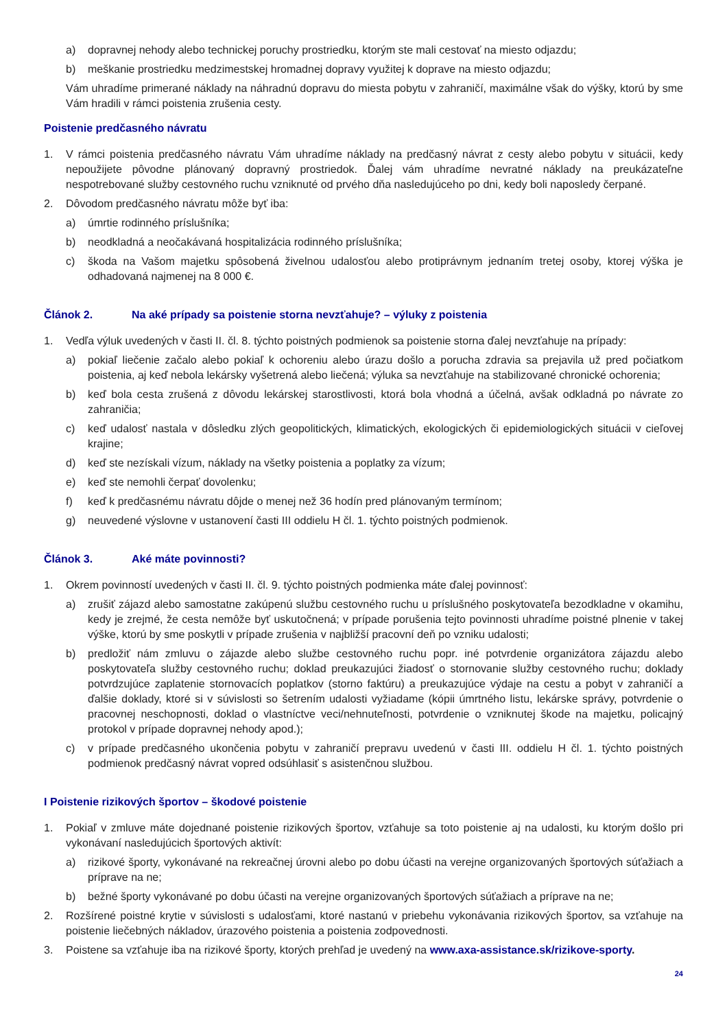a) dopravnej nehody alebo technickej poruchy prostriedku, ktorým ste mali cestovať na miesto odjazdu;
b) meškanie prostriedku medzimestskej hromadnej dopravy využitej k doprave na miesto odjazdu;
Vám uhradíme primerané náklady na náhradnú dopravu do miesta pobytu v zahraničí, maximálne však do výšky, ktorú by sme Vám hradili v rámci poistenia zrušenia cesty.
Poistenie predčasného návratu
1. V rámci poistenia predčasného návratu Vám uhradíme náklady na predčasný návrat z cesty alebo pobytu v situácii, kedy nepoužijete pôvodne plánovaný dopravný prostriedok. Ďalej vám uhradíme nevratné náklady na preukázateľne nespotrebované služby cestovného ruchu vzniknuté od prvého dňa nasledujúceho po dni, kedy boli naposledy čerpané.
2. Dôvodom predčasného návratu môže byť iba:
a) úmrtie rodinného príslušníka;
b) neodkladná a neočakávaná hospitalizácia rodinného príslušníka;
c) škoda na Vašom majetku spôsobená živelnou udalosťou alebo protiprávnym jednaním tretej osoby, ktorej výška je odhadovaná najmenej na 8 000 €.
Článok 2. Na aké prípady sa poistenie storna nevzťahuje? – výluky z poistenia
1. Vedľa výluk uvedených v časti II. čl. 8. týchto poistných podmienok sa poistenie storna ďalej nevzťahuje na prípady:
a) pokiaľ liečenie začalo alebo pokiaľ k ochoreniu alebo úrazu došlo a porucha zdravia sa prejavila už pred počiatkom poistenia, aj keď nebola lekársky vyšetrená alebo liečená; výluka sa nevzťahuje na stabilizované chronické ochorenia;
b) keď bola cesta zrušená z dôvodu lekárskej starostlivosti, ktorá bola vhodná a účelná, avšak odkladná po návrate zo zahraničia;
c) keď udalosť nastala v dôsledku zlých geopolitických, klimatických, ekologických či epidemiologických situácii v cieľovej krajine;
d) keď ste nezískali vízum, náklady na všetky poistenia a poplatky za vízum;
e) keď ste nemohli čerpať dovolenku;
f) keď k predčasnému návratu dôjde o menej než 36 hodín pred plánovaným termínom;
g) neuvedené výslovne v ustanovení časti III oddielu H čl. 1. týchto poistných podmienok.
Článok 3. Aké máte povinnosti?
1. Okrem povinností uvedených v časti II. čl. 9. týchto poistných podmienka máte ďalej povinnosť:
a) zrušiť zájazd alebo samostatne zakúpenú službu cestovného ruchu u príslušného poskytovateľa bezodkladne v okamihu, kedy je zrejmé, že cesta nemôže byť uskutočnená; v prípade porušenia tejto povinnosti uhradíme poistné plnenie v takej výške, ktorú by sme poskytli v prípade zrušenia v najbližší pracovní deň po vzniku udalosti;
b) predložiť nám zmluvu o zájazde alebo službe cestovného ruchu popr. iné potvrdenie organizátora zájazdu alebo poskytovateľa služby cestovného ruchu; doklad preukazujúci žiadosť o stornovanie služby cestovného ruchu; doklady potvrdzujúce zaplatenie stornovacích poplatkov (storno faktúru) a preukazujúce výdaje na cestu a pobyt v zahraničí a ďalšie doklady, ktoré si v súvislosti so šetrením udalosti vyžiadame (kópii úmrtného listu, lekárske správy, potvrdenie o pracovnej neschopnosti, doklad o vlastníctve veci/nehnuteľnosti, potvrdenie o vzniknutej škode na majetku, policajný protokol v prípade dopravnej nehody apod.);
c) v prípade predčasného ukončenia pobytu v zahraničí prepravu uvedenú v časti III. oddielu H čl. 1. týchto poistných podmienok predčasný návrat vopred odsúhlasiť s asistenčnou službou.
I Poistenie rizikových športov – škodové poistenie
1. Pokiaľ v zmluve máte dojednané poistenie rizikových športov, vzťahuje sa toto poistenie aj na udalosti, ku ktorým došlo pri vykonávaní nasledujúcich športových aktivít:
a) rizikové športy, vykonávané na rekreačnej úrovni alebo po dobu účasti na verejne organizovaných športových súťažiach a príprave na ne;
b) bežné športy vykonávané po dobu účasti na verejne organizovaných športových súťažiach a príprave na ne;
2. Rozšírené poistné krytie v súvislosti s udalosťami, ktoré nastanú v priebehu vykonávania rizikových športov, sa vzťahuje na poistenie liečebných nákladov, úrazového poistenia a poistenia zodpovednosti.
3. Poistene sa vzťahuje iba na rizikové športy, ktorých prehľad je uvedený na www.axa-assistance.sk/rizikove-sporty.
24